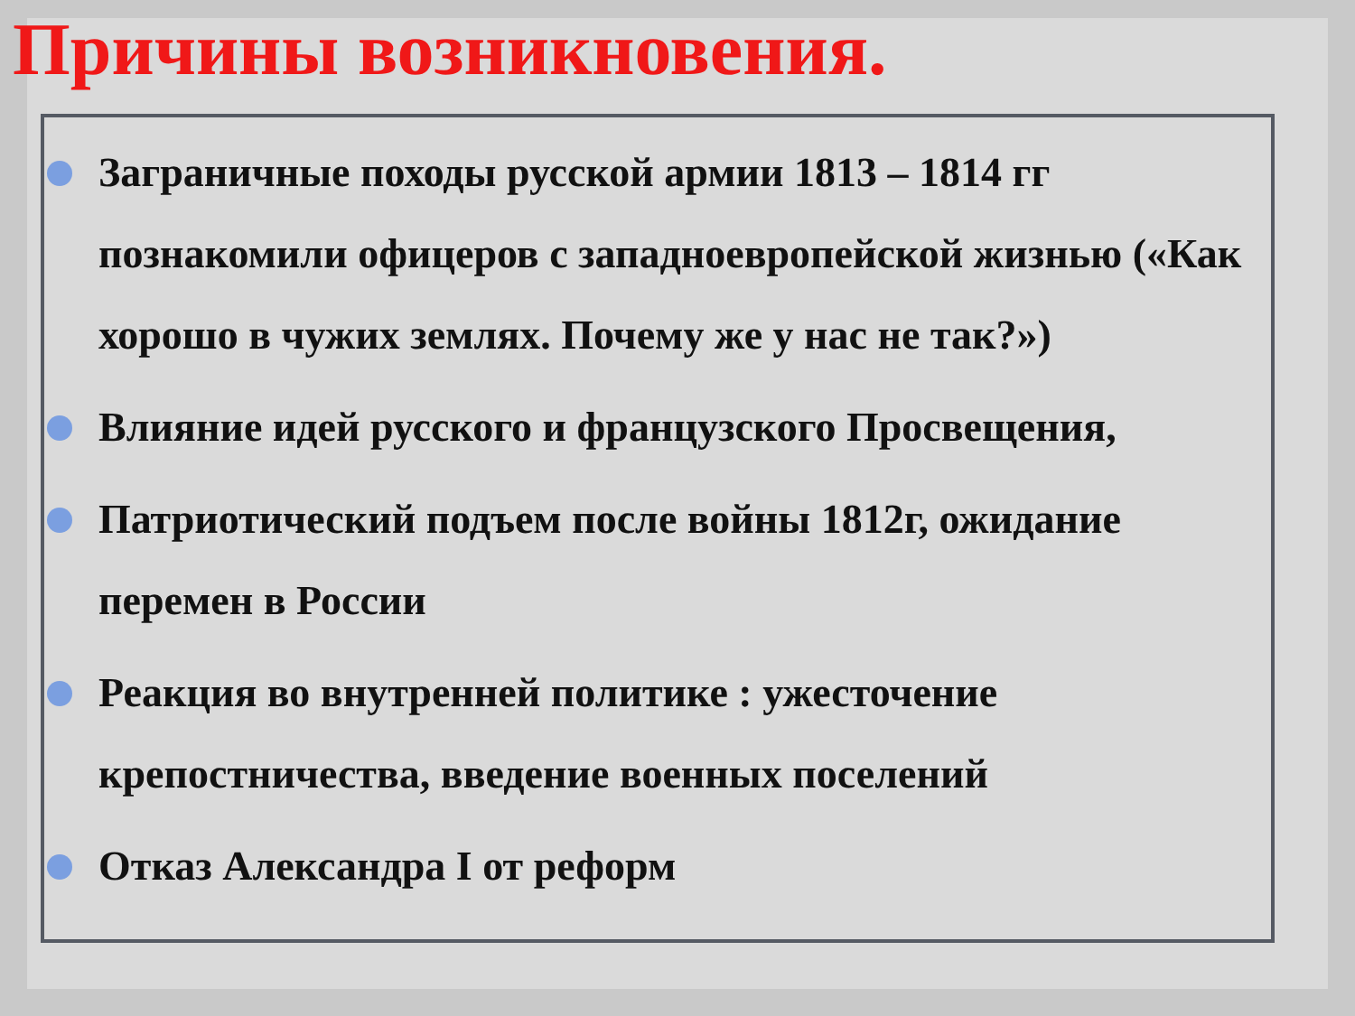Причины возникновения.
Заграничные походы русской армии 1813 – 1814 гг познакомили офицеров с западноевропейской жизнью («Как хорошо в чужих землях. Почему же у нас не так?»)
Влияние идей русского и французского Просвещения,
Патриотический подъем после войны 1812г, ожидание перемен в России
Реакция во внутренней политике : ужесточение крепостничества, введение военных поселений
Отказ Александра I от реформ